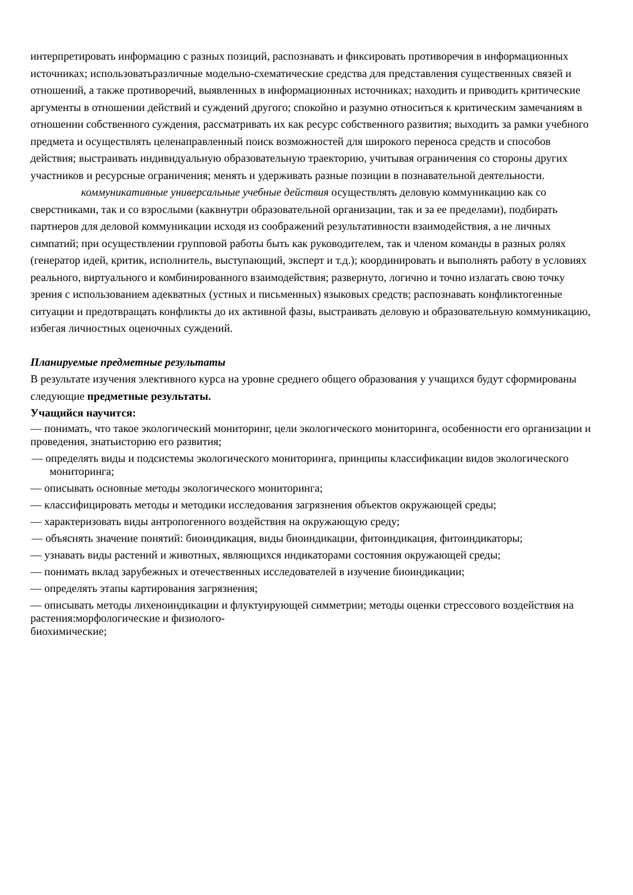интерпретировать информацию с разных позиций, распознавать и фиксировать противоречия в информационных источниках; использоватьразличные модельно-схематические средства для представления существенных связей и отношений, а также противоречий, выявленных в информационных источниках; находить и приводить критические аргументы в отношении действий и суждений другого; спокойно и разумно относиться к критическим замечаниям в отношении собственного суждения, рассматривать их как ресурс собственного развития; выходить за рамки учебного предмета и осуществлять целенаправленный поиск возможностей для широкого переноса средств и способов действия; выстраивать индивидуальную образовательную траекторию, учитывая ограничения со стороны других участников и ресурсные ограничения; менять и удерживать разные позиции в познавательной деятельности.
коммуникативные универсальные учебные действия осуществлять деловую коммуникацию как со сверстниками, так и со взрослыми (каквнутри образовательной организации, так и за ее пределами), подбирать партнеров для деловой коммуникации исходя из соображений результативности взаимодействия, а не личных симпатий; при осуществлении групповой работы быть как руководителем, так и членом команды в разных ролях (генератор идей, критик, исполнитель, выступающий, эксперт и т.д.); координировать и выполнять работу в условиях реального, виртуального и комбинированного взаимодействия; развернуто, логично и точно излагать свою точку зрения с использованием адекватных (устных и письменных) языковых средств; распознавать конфликтогенные ситуации и предотвращать конфликты до их активной фазы, выстраивать деловую и образовательную коммуникацию, избегая личностных оценочных суждений.
Планируемые предметные результаты
В результате изучения элективного курса на уровне среднего общего образования у учащихся будут сформированы следующие предметные результаты.
Учащийся научится:
— понимать, что такое экологический мониторинг, цели экологического мониторинга, особенности его организации и проведения, знатьисторию его развития;
— определять виды и подсистемы экологического мониторинга, принципы классификации видов экологического мониторинга;
— описывать основные методы экологического мониторинга;
— классифицировать методы и методики исследования загрязнения объектов окружающей среды;
— характеризовать виды антропогенного воздействия на окружающую среду;
— объяснять значение понятий: биоиндикация, виды биоиндикации, фитоиндикация, фитоиндикаторы;
— узнавать виды растений и животных, являющихся индикаторами состояния окружающей среды;
— понимать вклад зарубежных и отечественных исследователей в изучение биоиндикации;
— определять этапы картирования загрязнения;
— описывать методы лихеноиндикации и флуктуирующей симметрии; методы оценки стрессового воздействия на растения:морфологические и физиолого-
биохимические;